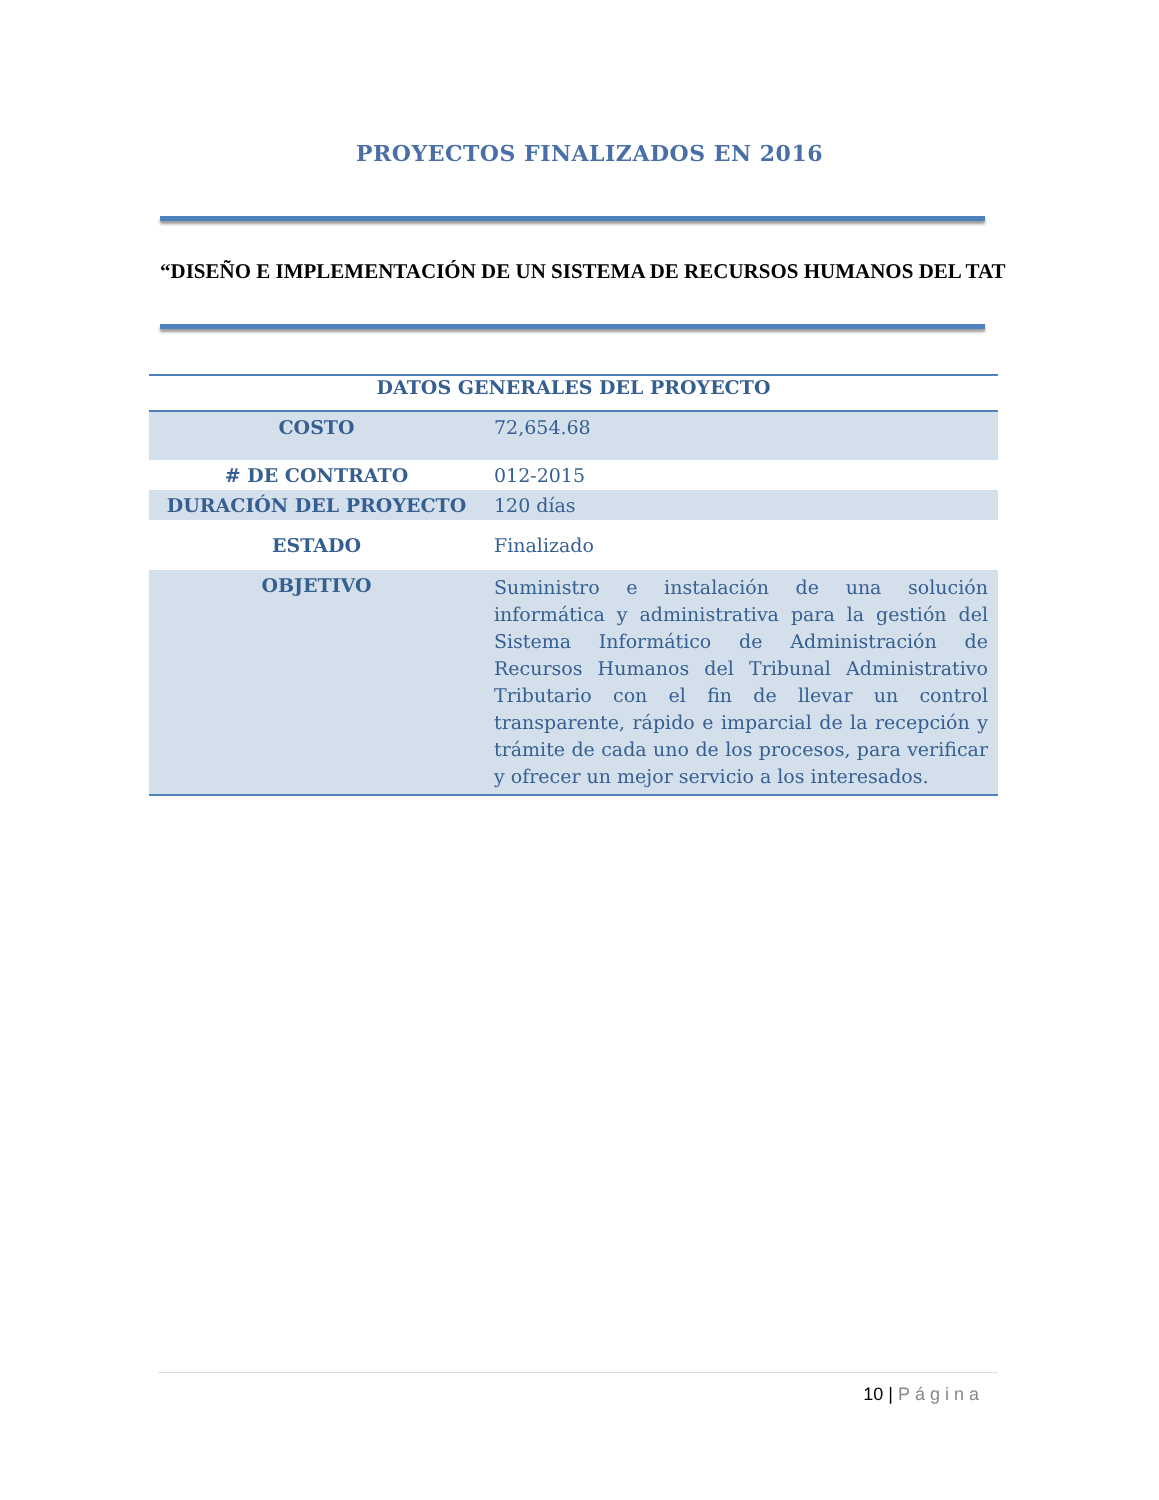PROYECTOS FINALIZADOS EN 2016
“DISEÑO E IMPLEMENTACIÓN DE UN SISTEMA DE RECURSOS HUMANOS DEL TAT
| DATOS GENERALES DEL PROYECTO | |
| --- | --- |
| COSTO | 72,654.68 |
| # DE CONTRATO | 012-2015 |
| DURACIÓN DEL PROYECTO | 120 días |
| ESTADO | Finalizado |
| OBJETIVO | Suministro e instalación de una solución informática y administrativa para la gestión del Sistema Informático de Administración de Recursos Humanos del Tribunal Administrativo Tributario con el fin de llevar un control transparente, rápido e imparcial de la recepción y trámite de cada uno de los procesos, para verificar y ofrecer un mejor servicio a los interesados. |
10 | Página